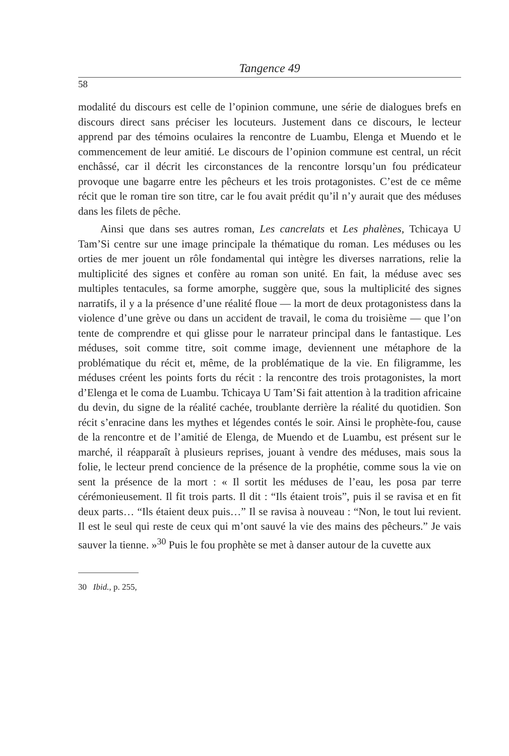Tangence 49
58
modalité du discours est celle de l’opinion commune, une série de dialogues brefs en discours direct sans préciser les locuteurs. Justement dans ce discours, le lecteur apprend par des témoins oculaires la rencontre de Luambu, Elenga et Muendo et le commencement de leur amitié. Le discours de l’opinion commune est central, un récit enchâssé, car il décrit les circonstances de la rencontre lorsqu’un fou prédicateur provoque une bagarre entre les pêcheurs et les trois protagonistes. C’est de ce même récit que le roman tire son titre, car le fou avait prédit qu’il n’y aurait que des méduses dans les filets de pêche.
Ainsi que dans ses autres roman, Les cancrelats et Les phalènes, Tchicaya U Tam’Si centre sur une image principale la thématique du roman. Les méduses ou les orties de mer jouent un rôle fondamental qui intègre les diverses narrations, relie la multiplicité des signes et confère au roman son unité. En fait, la méduse avec ses multiples tentacules, sa forme amorphe, suggère que, sous la multiplicité des signes narratifs, il y a la présence d’une réalité floue — la mort de deux protagonistess dans la violence d’une grève ou dans un accident de travail, le coma du troisième — que l’on tente de comprendre et qui glisse pour le narrateur principal dans le fantastique. Les méduses, soit comme titre, soit comme image, deviennent une métaphore de la problématique du récit et, même, de la problématique de la vie. En filigramme, les méduses créent les points forts du récit : la rencontre des trois protagonistes, la mort d’Elenga et le coma de Luambu. Tchicaya U Tam’Si fait attention à la tradition africaine du devin, du signe de la réalité cachée, troublante derrière la réalité du quotidien. Son récit s’enracine dans les mythes et légendes contés le soir. Ainsi le prophète-fou, cause de la rencontre et de l’amitié de Elenga, de Muendo et de Luambu, est présent sur le marché, il réapparaît à plusieurs reprises, jouant à vendre des méduses, mais sous la folie, le lecteur prend concience de la présence de la prophétie, comme sous la vie on sent la présence de la mort : « Il sortit les méduses de l’eau, les posa par terre cérémonieusement. Il fit trois parts. Il dit : “Ils étaient trois”, puis il se ravisa et en fit deux parts… “Ils étaient deux puis…” Il se ravisa à nouveau : “Non, le tout lui revient. Il est le seul qui reste de ceux qui m’ont sauvé la vie des mains des pêcheurs.” Je vais sauver la tienne. »<sup>30</sup> Puis le fou prophète se met à danser autour de la cuvette aux
30 Ibid., p. 255,